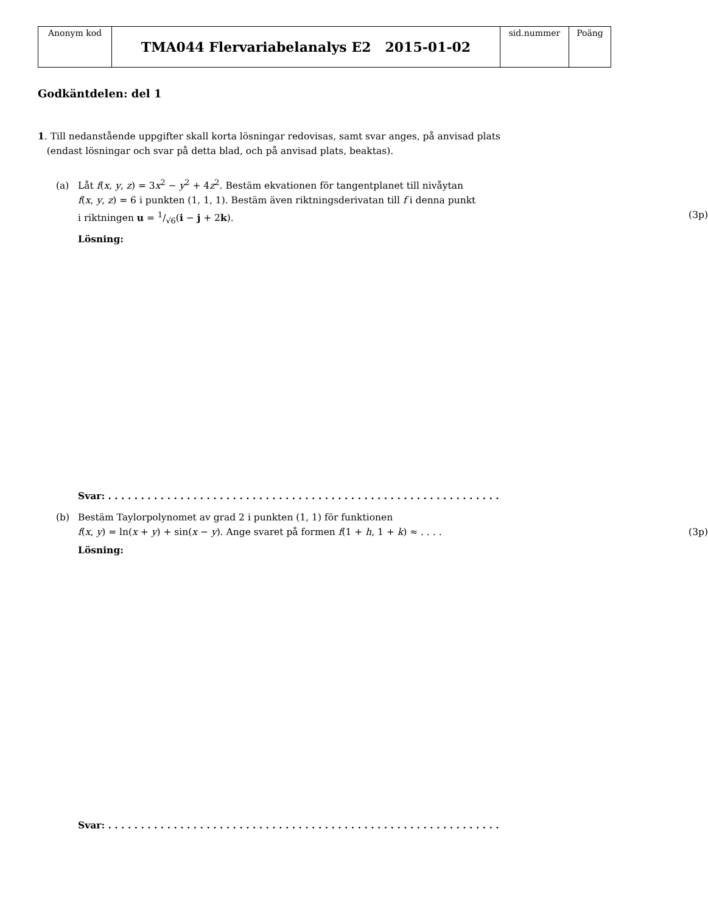| Anonym kod | TMA044 Flervariabelanalys E2 2015-01-02 | sid.nummer | Poäng |
Godkäntdelen: del 1
1. Till nedanstående uppgifter skall korta lösningar redovisas, samt svar anges, på anvisad plats
(endast lösningar och svar på detta blad, och på anvisad plats, beaktas).
(a) Låt f(x, y, z) = 3x<sup>2</sup> − y<sup>2</sup> + 4z<sup>2</sup>. Bestäm ekvationen för tangentplanet till nivåytan
f(x, y, z) = 6 i punkten (1, 1, 1). Bestäm även riktningsderivatan till f i denna punkt
i riktningen u = 1/√6(i − j + 2k). (3p)
Lösning:
Svar: . . . . . . . . . . . . . . . . . . . . . . . . . . . . . . . . . . . . . . . . . . . . . . . . . . . . . . . . . . . .
(b) Bestäm Taylorpolynomet av grad 2 i punkten (1, 1) för funktionen
f(x, y) = ln(x + y) + sin(x − y). Ange svaret på formen f(1 + h, 1 + k) ≈ . . . . (3p)
Lösning:
Svar: . . . . . . . . . . . . . . . . . . . . . . . . . . . . . . . . . . . . . . . . . . . . . . . . . . . . . . . . . . . .